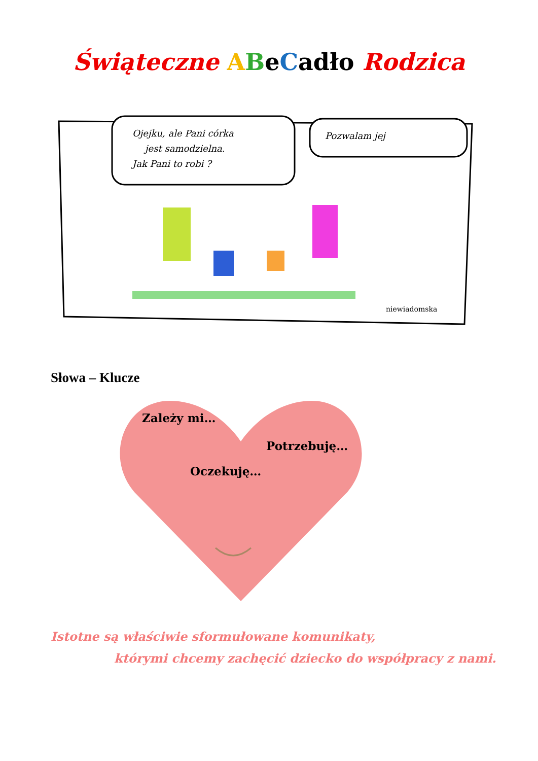Świąteczne ABeCadło Rodzica
Ojejku, ale Pani córka
jest samodzielna.
Jak Pani to robi ?
Pozwalam jej
niewiadomska
Słowa – Klucze
Zależy mi…
Potrzebuję…
Oczekuję…
Istotne są właściwie sformułowane komunikaty,
którymi chcemy zachęcić dziecko do współpracy z nami.